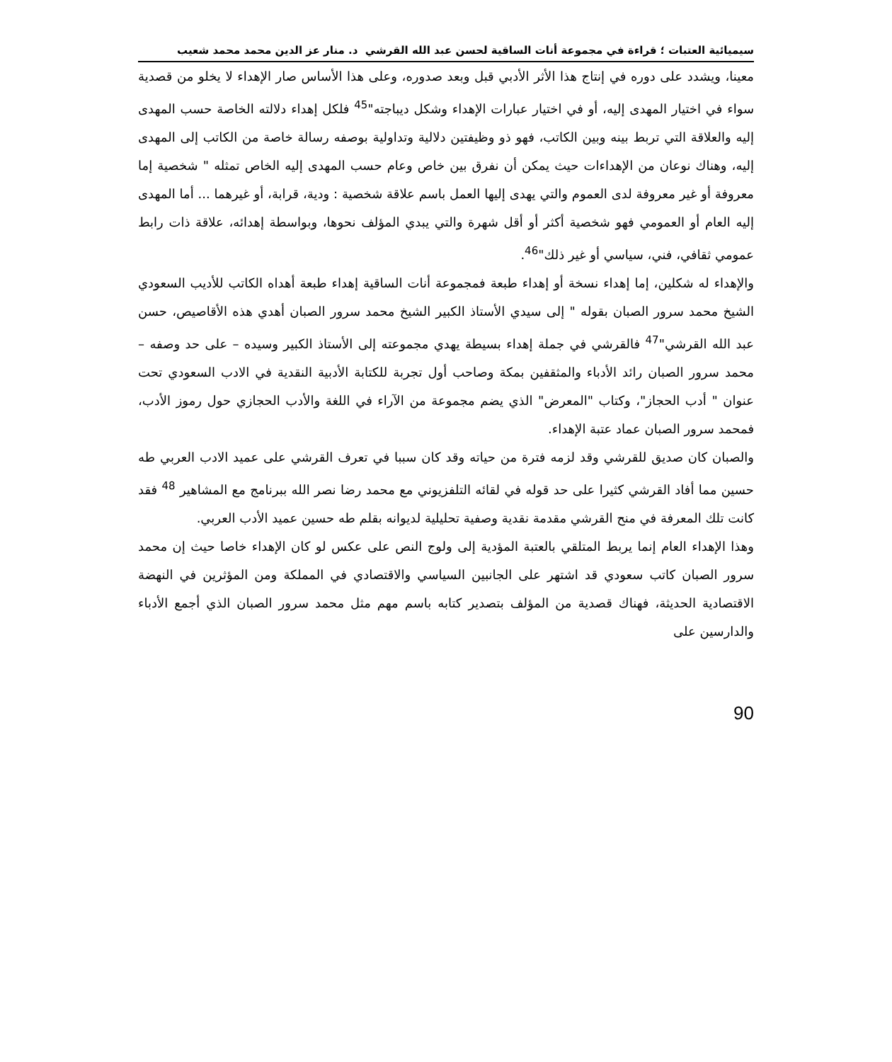سيميائية العتبات ؛ قراءة في مجموعة أنات الساقية لحسن عبد الله القرشي د. منار عز الدين محمد محمد شعيب
معينا، ويشدد على دوره في إنتاج هذا الأثر الأدبي قبل وبعد صدوره، وعلى هذا الأساس صار الإهداء لا يخلو من قصدية سواء في اختيار المهدى إليه، أو في اختيار عبارات الإهداء وشكل ديباجته"<sup>45</sup> فلكل إهداء دلالته الخاصة حسب المهدى إليه والعلاقة التي تربط بينه وبين الكاتب، فهو ذو وظيفتين دلالية وتداولية بوصفه رسالة خاصة من الكاتب إلى المهدى إليه، وهناك نوعان من الإهداءات حيث يمكن أن نفرق بين خاص وعام حسب المهدى إليه الخاص تمثله " شخصية إما معروفة أو غير معروفة لدى العموم والتي يهدى إليها العمل باسم علاقة شخصية : ودية، قرابة، أو غيرهما ... أما المهدى إليه العام أو العمومي فهو شخصية أكثر أو أقل شهرة والتي يبدي المؤلف نحوها، وبواسطة إهدائه، علاقة ذات رابط عمومي ثقافي، فني، سياسي أو غير ذلك"<sup>46</sup>.
والإهداء له شكلين، إما إهداء نسخة أو إهداء طبعة فمجموعة أنات الساقية إهداء طبعة أهداه الكاتب للأديب السعودي الشيخ محمد سرور الصبان بقوله " إلى سيدي الأستاذ الكبير الشيخ محمد سرور الصبان أهدي هذه الأقاصيص، حسن عبد الله القرشي"<sup>47</sup> فالقرشي في جملة إهداء بسيطة يهدي مجموعته إلى الأستاذ الكبير وسيده – على حد وصفه – محمد سرور الصبان رائد الأدباء والمثقفين بمكة وصاحب أول تجربة للكتابة الأدبية النقدية في الادب السعودي تحت عنوان " أدب الحجاز"، وكتاب "المعرض" الذي يضم مجموعة من الآراء في اللغة والأدب الحجازي حول رموز الأدب، فمحمد سرور الصبان عماد عتبة الإهداء.
والصبان كان صديق للقرشي وقد لزمه فترة من حياته وقد كان سببا في تعرف القرشي على عميد الادب العربي طه حسين مما أفاد القرشي كثيرا على حد قوله في لقائه التلفزيوني مع محمد رضا نصر الله ببرنامج مع المشاهير <sup>48</sup> فقد كانت تلك المعرفة في منح القرشي مقدمة نقدية وصفية تحليلية لديوانه بقلم طه حسين عميد الأدب العربي.
وهذا الإهداء العام إنما يربط المتلقي بالعتبة المؤدية إلى ولوج النص على عكس لو كان الإهداء خاصا حيث إن محمد سرور الصبان كاتب سعودي قد اشتهر على الجانبين السياسي والاقتصادي في المملكة ومن المؤثرين في النهضة الاقتصادية الحديثة، فهناك قصدية من المؤلف بتصدير كتابه باسم مهم مثل محمد سرور الصبان الذي أجمع الأدباء والدارسين على
90